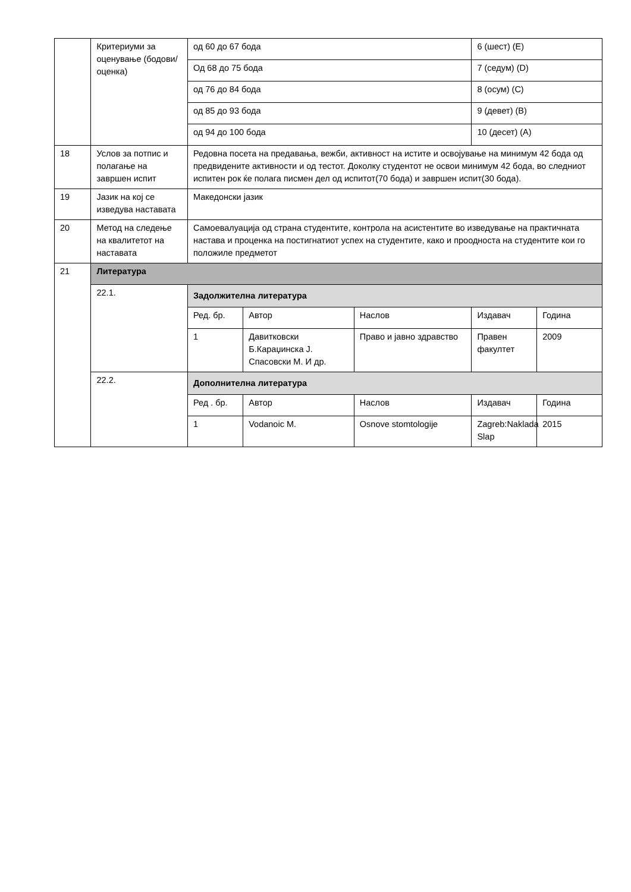| | Критериуми за оценување (бодови/ оценка) | од 60 до 67 бода | | | 6 (шест) (E) | |
| | | Од 68 до 75 бода | | | 7 (седум) (D) | |
| | | од 76 до 84 бода | | | 8 (осум) (C) | |
| | | од 85 до 93 бода | | | 9 (девет) (B) | |
| | | од 94 до 100 бода | | | 10 (десет) (A) | |
| 18 | Услов за потпис и полагање на завршен испит | Редовна посета на предавања, вежби, активност на истите и освојување на минимум 42 бода од предвидените активности и од тестот. Доколку студентот не освои минимум 42 бода, во следниот испитен рок ќе полага писмен дел од испитот(70 бода) и завршен испит(30 бода). | | | | |
| 19 | Јазик на кој се изведува наставата | Македонски јазик | | | | |
| 20 | Метод на следење на квалитетот на наставата | Самоевалуација од страна студентите, контрола на асистентите во изведување на практичната настава и проценка на постигнатиот успех на студентите, како и проодноста на студентите кои го положиле предметот | | | | |
| 21 | Литература | | | | | |
| | 22.1. | Задолжителна литература | | | | |
| | | Ред. бр. | Автор | Наслов | Издавач | Година |
| | | 1 | Давитковски Б.Караџинска Ј. Спасовски М. И др. | Право и јавно здравство | Правен факултет | 2009 |
| | 22.2. | Дополнителна литература | | | | |
| | | Ред . бр. | Автор | Наслов | Издавач | Година |
| | | 1 | Vodanoic M. | Osnove stomtologije | Zagreb:Naklada Slap | 2015 |